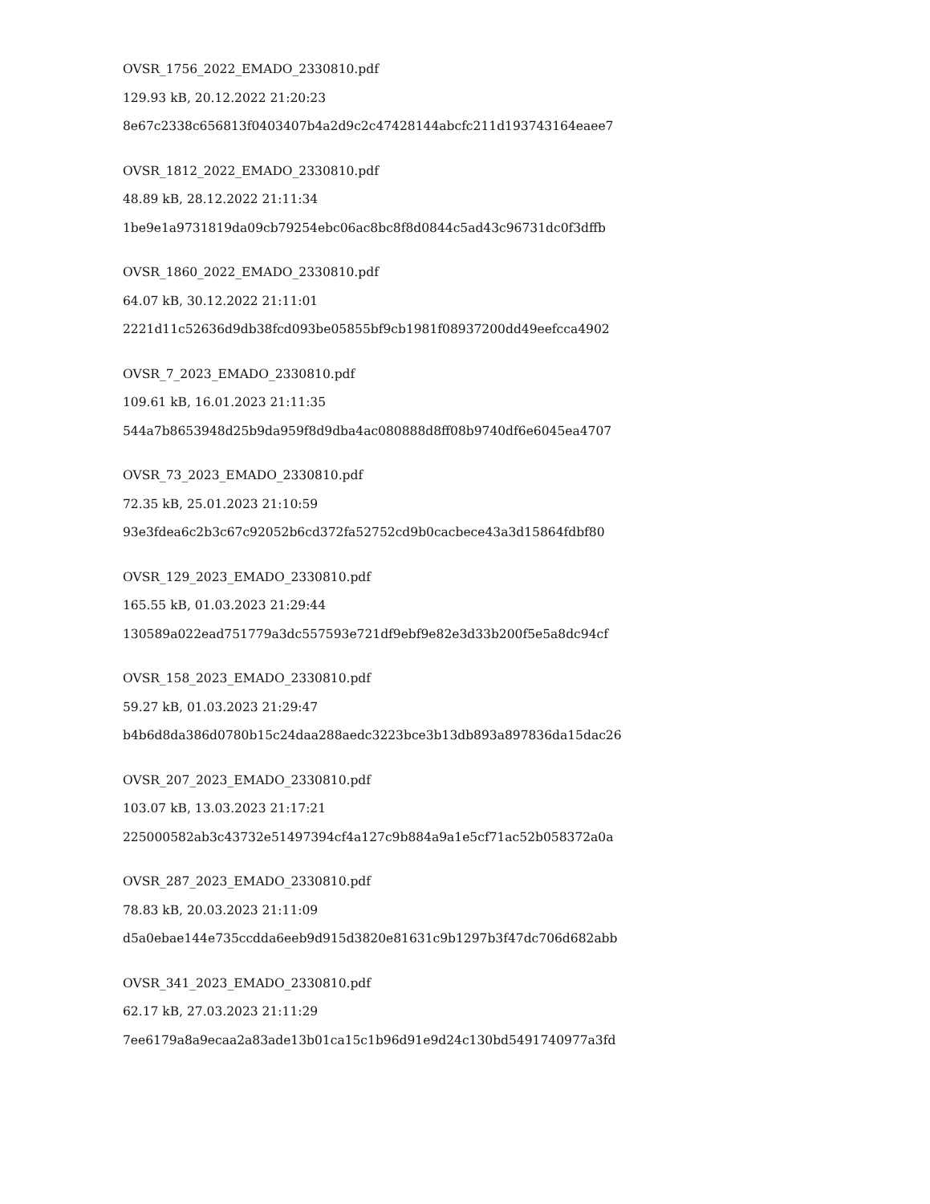OVSR_1756_2022_EMADO_2330810.pdf
129.93 kB, 20.12.2022 21:20:23
8e67c2338c656813f0403407b4a2d9c2c47428144abcfc211d193743164eaee7
OVSR_1812_2022_EMADO_2330810.pdf
48.89 kB, 28.12.2022 21:11:34
1be9e1a9731819da09cb79254ebc06ac8bc8f8d0844c5ad43c96731dc0f3dffb
OVSR_1860_2022_EMADO_2330810.pdf
64.07 kB, 30.12.2022 21:11:01
2221d11c52636d9db38fcd093be05855bf9cb1981f08937200dd49eefcca4902
OVSR_7_2023_EMADO_2330810.pdf
109.61 kB, 16.01.2023 21:11:35
544a7b8653948d25b9da959f8d9dba4ac080888d8ff08b9740df6e6045ea4707
OVSR_73_2023_EMADO_2330810.pdf
72.35 kB, 25.01.2023 21:10:59
93e3fdea6c2b3c67c92052b6cd372fa52752cd9b0cacbece43a3d15864fdbf80
OVSR_129_2023_EMADO_2330810.pdf
165.55 kB, 01.03.2023 21:29:44
130589a022ead751779a3dc557593e721df9ebf9e82e3d33b200f5e5a8dc94cf
OVSR_158_2023_EMADO_2330810.pdf
59.27 kB, 01.03.2023 21:29:47
b4b6d8da386d0780b15c24daa288aedc3223bce3b13db893a897836da15dac26
OVSR_207_2023_EMADO_2330810.pdf
103.07 kB, 13.03.2023 21:17:21
225000582ab3c43732e51497394cf4a127c9b884a9a1e5cf71ac52b058372a0a
OVSR_287_2023_EMADO_2330810.pdf
78.83 kB, 20.03.2023 21:11:09
d5a0ebae144e735ccdda6eeb9d915d3820e81631c9b1297b3f47dc706d682abb
OVSR_341_2023_EMADO_2330810.pdf
62.17 kB, 27.03.2023 21:11:29
7ee6179a8a9ecaa2a83ade13b01ca15c1b96d91e9d24c130bd5491740977a3fd